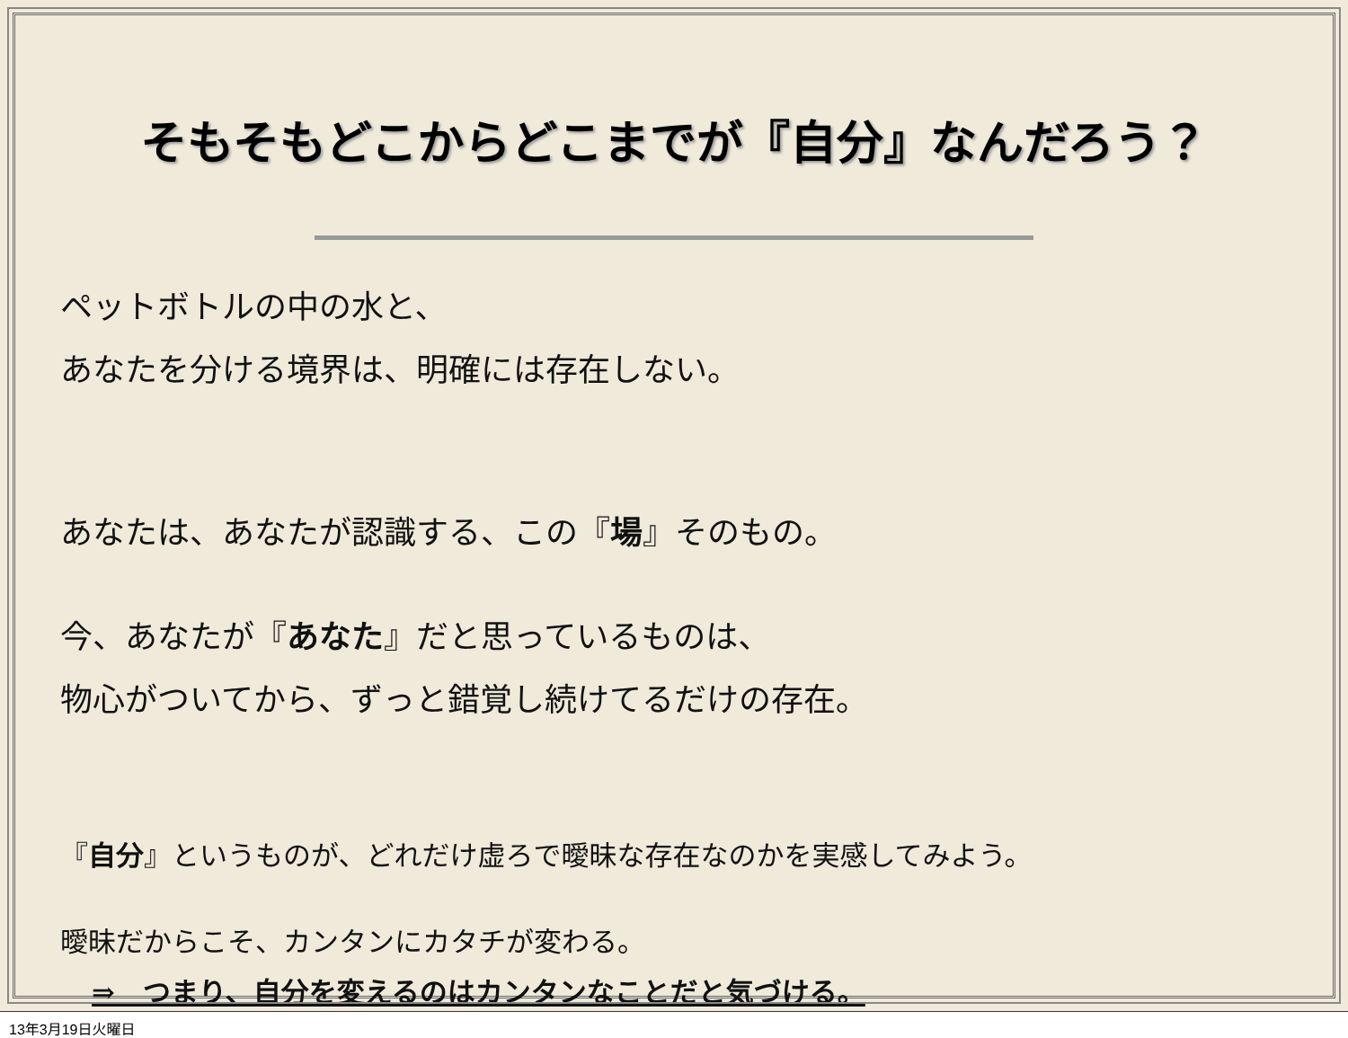そもそもどこからどこまでが『自分』なんだろう？
ペットボトルの中の水と、
あなたを分ける境界は、明確には存在しない。
あなたは、あなたが認識する、この『場』そのもの。
今、あなたが『あなた』だと思っているものは、
物心がついてから、ずっと錯覚し続けてるだけの存在。
『自分』というものが、どれだけ虚ろで曖昧な存在なのかを実感してみよう。
曖昧だからこそ、カンタンにカタチが変わる。
⇒　つまり、自分を変えるのはカンタンなことだと気づける。
13年3月19日火曜日